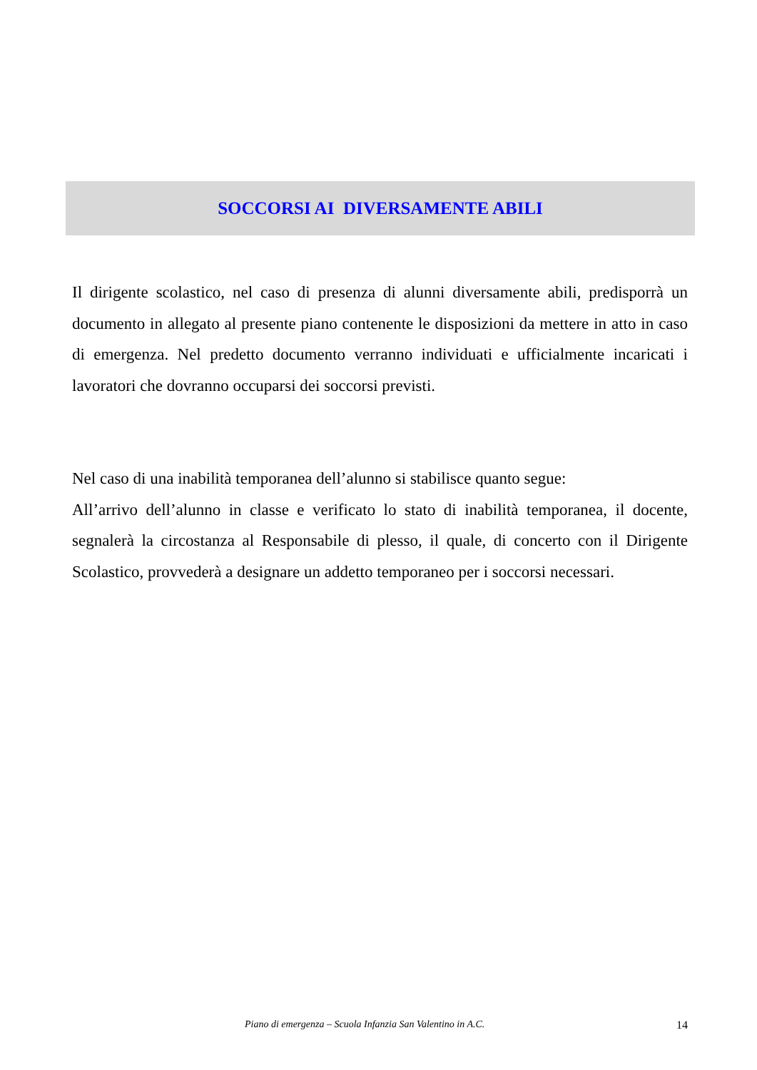SOCCORSI AI DIVERSAMENTE ABILI
Il dirigente scolastico, nel caso di presenza di alunni diversamente abili, predisporrà un documento in allegato al presente piano contenente le disposizioni da mettere in atto in caso di emergenza. Nel predetto documento verranno individuati e ufficialmente incaricati i lavoratori che dovranno occuparsi dei soccorsi previsti.
Nel caso di una inabilità temporanea dell’alunno si stabilisce quanto segue:
All’arrivo dell’alunno in classe e verificato lo stato di inabilità temporanea, il docente, segnalerà la circostanza al Responsabile di plesso, il quale, di concerto con il Dirigente Scolastico, provvederà a designare un addetto temporaneo per i soccorsi necessari.
Piano di emergenza – Scuola Infanzia San Valentino in A.C. 14